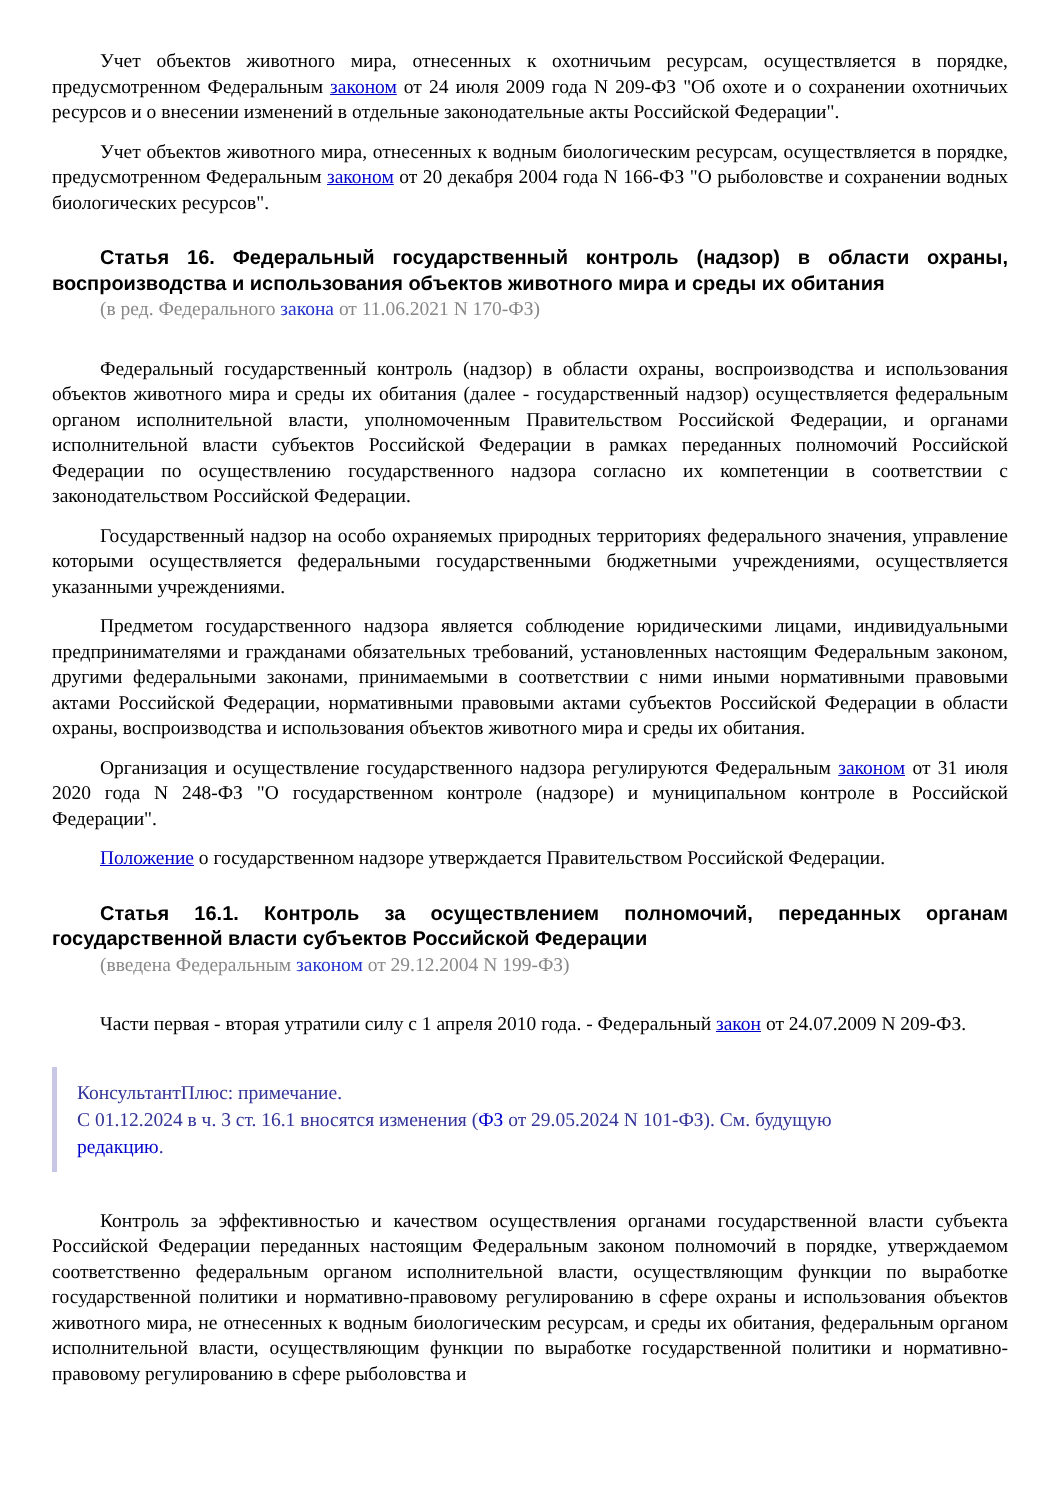Учет объектов животного мира, отнесенных к охотничьим ресурсам, осуществляется в порядке, предусмотренном Федеральным законом от 24 июля 2009 года N 209-ФЗ "Об охоте и о сохранении охотничьих ресурсов и о внесении изменений в отдельные законодательные акты Российской Федерации".
Учет объектов животного мира, отнесенных к водным биологическим ресурсам, осуществляется в порядке, предусмотренном Федеральным законом от 20 декабря 2004 года N 166-ФЗ "О рыболовстве и сохранении водных биологических ресурсов".
Статья 16. Федеральный государственный контроль (надзор) в области охраны, воспроизводства и использования объектов животного мира и среды их обитания
(в ред. Федерального закона от 11.06.2021 N 170-ФЗ)
Федеральный государственный контроль (надзор) в области охраны, воспроизводства и использования объектов животного мира и среды их обитания (далее - государственный надзор) осуществляется федеральным органом исполнительной власти, уполномоченным Правительством Российской Федерации, и органами исполнительной власти субъектов Российской Федерации в рамках переданных полномочий Российской Федерации по осуществлению государственного надзора согласно их компетенции в соответствии с законодательством Российской Федерации.
Государственный надзор на особо охраняемых природных территориях федерального значения, управление которыми осуществляется федеральными государственными бюджетными учреждениями, осуществляется указанными учреждениями.
Предметом государственного надзора является соблюдение юридическими лицами, индивидуальными предпринимателями и гражданами обязательных требований, установленных настоящим Федеральным законом, другими федеральными законами, принимаемыми в соответствии с ними иными нормативными правовыми актами Российской Федерации, нормативными правовыми актами субъектов Российской Федерации в области охраны, воспроизводства и использования объектов животного мира и среды их обитания.
Организация и осуществление государственного надзора регулируются Федеральным законом от 31 июля 2020 года N 248-ФЗ "О государственном контроле (надзоре) и муниципальном контроле в Российской Федерации".
Положение о государственном надзоре утверждается Правительством Российской Федерации.
Статья 16.1. Контроль за осуществлением полномочий, переданных органам государственной власти субъектов Российской Федерации
(введена Федеральным законом от 29.12.2004 N 199-ФЗ)
Части первая - вторая утратили силу с 1 апреля 2010 года. - Федеральный закон от 24.07.2009 N 209-ФЗ.
КонсультантПлюс: примечание.
С 01.12.2024 в ч. 3 ст. 16.1 вносятся изменения (ФЗ от 29.05.2024 N 101-ФЗ). См. будущую
редакцию.
Контроль за эффективностью и качеством осуществления органами государственной власти субъекта Российской Федерации переданных настоящим Федеральным законом полномочий в порядке, утверждаемом соответственно федеральным органом исполнительной власти, осуществляющим функции по выработке государственной политики и нормативно-правовому регулированию в сфере охраны и использования объектов животного мира, не отнесенных к водным биологическим ресурсам, и среды их обитания, федеральным органом исполнительной власти, осуществляющим функции по выработке государственной политики и нормативно-правовому регулированию в сфере рыболовства и